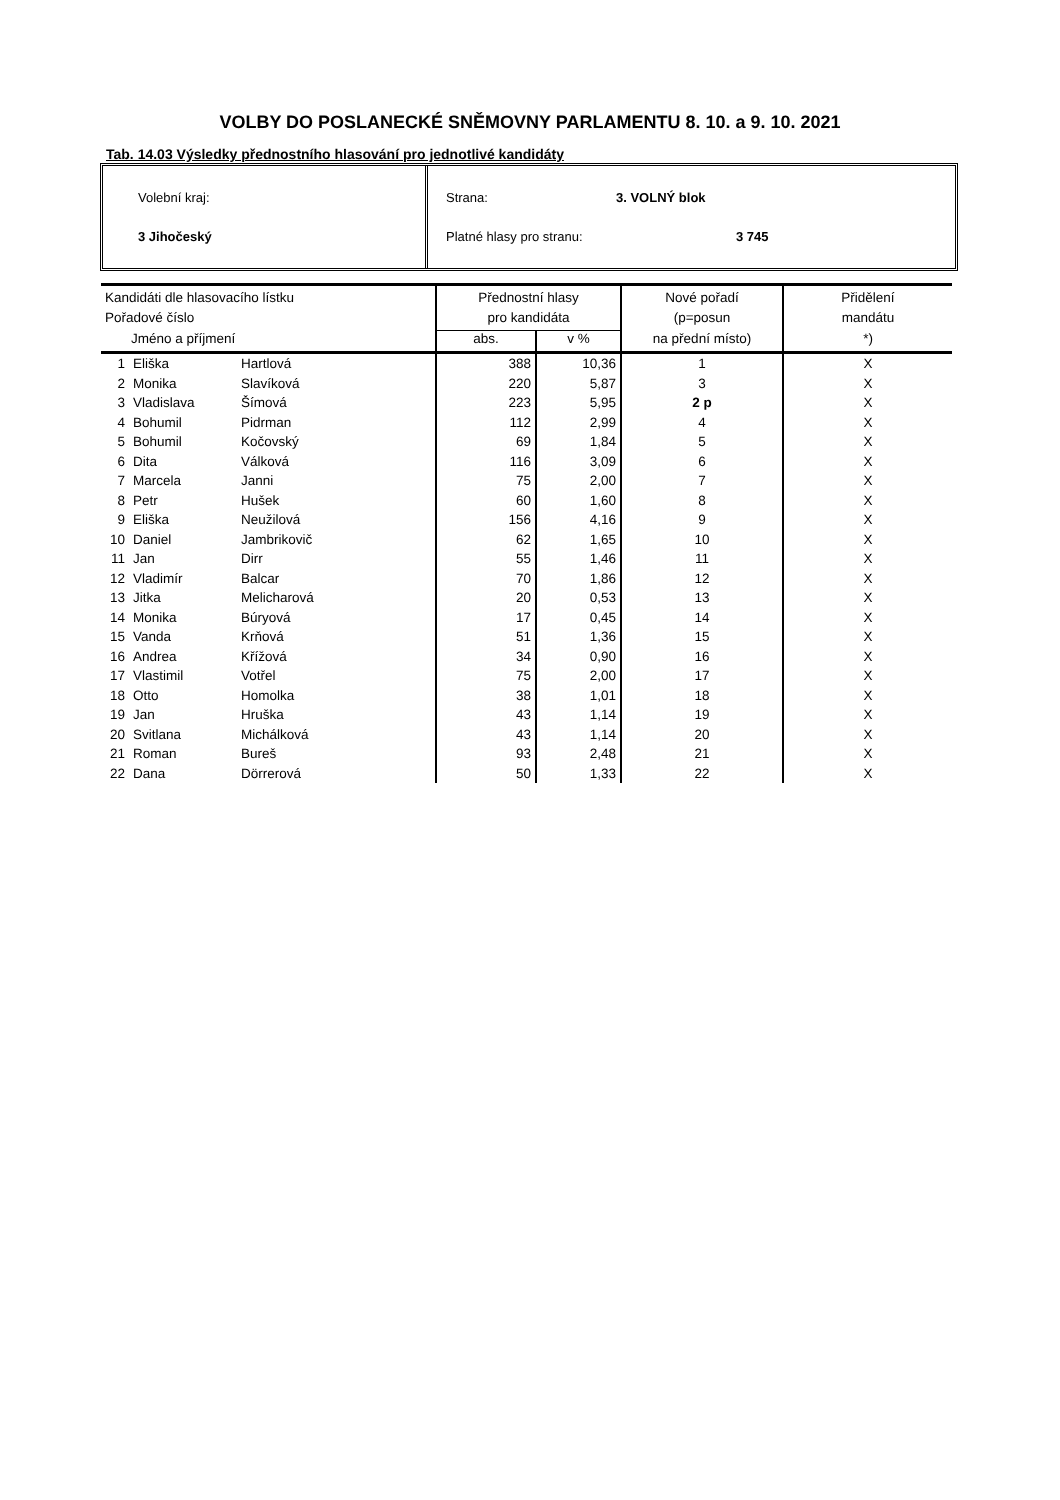VOLBY DO POSLANECKÉ SNĚMOVNY PARLAMENTU 8. 10. a 9. 10. 2021
Tab. 14.03 Výsledky přednostního hlasování pro jednotlivé kandidáty
Volební kraj:
3 Jihočeský
Strana: 3. VOLNÝ blok
Platné hlasy pro stranu: 3 745
| Kandidáti dle hlasovacího lístku | | | Přednostní hlasy | | Nové pořadí | Přidělení |
| --- | --- | --- | --- | --- | --- | --- |
| Pořadové číslo | | | pro kandidáta | | (p=posun | mandátu |
| Jméno a příjmení | | | abs. | v % | na přední místo) | *) |
| 1 | Eliška | Hartlová | 388 | 10,36 | 1 | X |
| 2 | Monika | Slavíková | 220 | 5,87 | 3 | X |
| 3 | Vladislava | Šímová | 223 | 5,95 | 2 p | X |
| 4 | Bohumil | Pidrman | 112 | 2,99 | 4 | X |
| 5 | Bohumil | Kočovský | 69 | 1,84 | 5 | X |
| 6 | Dita | Válková | 116 | 3,09 | 6 | X |
| 7 | Marcela | Janni | 75 | 2,00 | 7 | X |
| 8 | Petr | Hušek | 60 | 1,60 | 8 | X |
| 9 | Eliška | Neužilová | 156 | 4,16 | 9 | X |
| 10 | Daniel | Jambrikovič | 62 | 1,65 | 10 | X |
| 11 | Jan | Dirr | 55 | 1,46 | 11 | X |
| 12 | Vladimír | Balcar | 70 | 1,86 | 12 | X |
| 13 | Jitka | Melicharová | 20 | 0,53 | 13 | X |
| 14 | Monika | Búryová | 17 | 0,45 | 14 | X |
| 15 | Vanda | Krňová | 51 | 1,36 | 15 | X |
| 16 | Andrea | Křížová | 34 | 0,90 | 16 | X |
| 17 | Vlastimil | Votřel | 75 | 2,00 | 17 | X |
| 18 | Otto | Homolka | 38 | 1,01 | 18 | X |
| 19 | Jan | Hruška | 43 | 1,14 | 19 | X |
| 20 | Svitlana | Michálková | 43 | 1,14 | 20 | X |
| 21 | Roman | Bureš | 93 | 2,48 | 21 | X |
| 22 | Dana | Dörrerová | 50 | 1,33 | 22 | X |